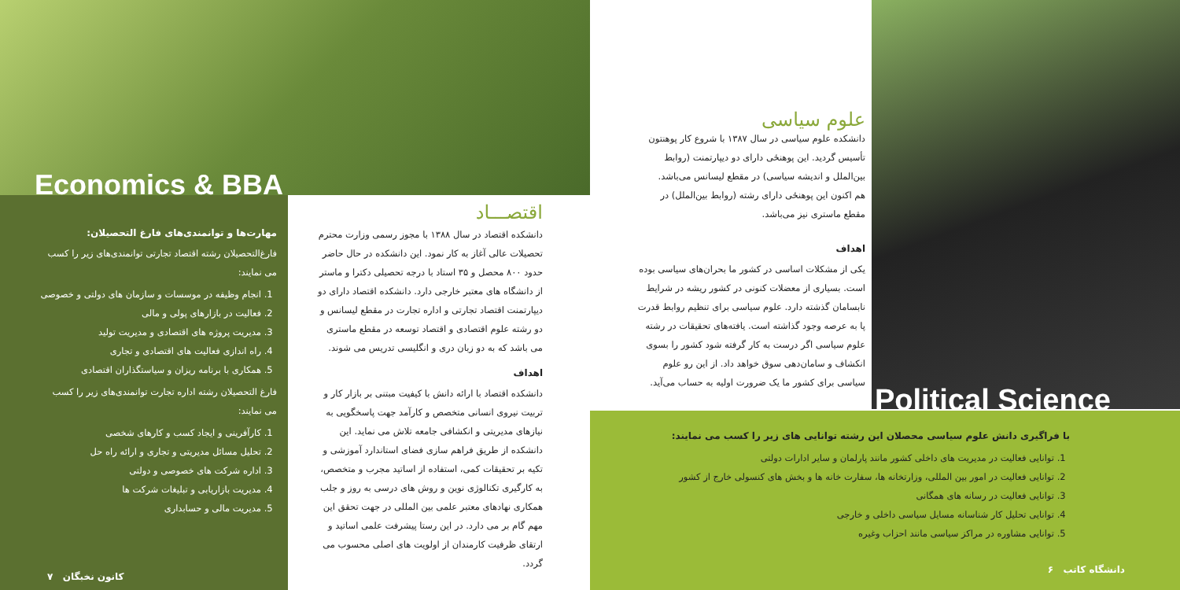Economics & BBA
مهارت‌ها و توانمندی‌های فارغ التحصیلان:
فارغ‌التحصیلان رشته اقتصاد تجارتی توانمندی‌های زیر را کسب می نمایند:
1. انجام وظیفه در موسسات و سازمان های دولتی و خصوصی
2. فعالیت در بازارهای پولی و مالی
3. مدیریت پروژه های اقتصادی و مدیریت تولید
4. راه اندازی فعالیت های اقتصادی و تجاری
5. همکاری با برنامه ریزان و سیاستگذاران اقتصادی
فارغ التحصیلان رشته اداره تجارت توانمندی‌های زیر را کسب می نمایند:
1. کارآفرینی و ایجاد کسب و کارهای شخصی
2. تحلیل مسائل مدیریتی و تجاری و ارائه راه حل
3. اداره شرکت های خصوصی و دولتی
4. مدیریت بازاریابی و تبلیغات شرکت ها
5. مدیریت مالی و حسابداری
اقتصـــاد
دانشکده اقتصاد در سال ۱۳۸۸ با مجوز رسمی وزارت محترم تحصیلات عالی آغاز به کار نمود. این دانشکده در حال حاضر حدود ۸۰۰ محصل و ۳۵ استاد با درجه تحصیلی دکترا و ماستر از دانشگاه های معتبر خارجی دارد. دانشکده اقتصاد دارای دو دیپارتمنت اقتصاد تجارتی و اداره تجارت در مقطع لیسانس و دو رشته علوم اقتصادی و اقتصاد توسعه در مقطع ماستری می باشد که به دو زبان دری و انگلیسی تدریس می شوند.
اهداف
دانشکده اقتصاد با ارائه دانش با کیفیت مبتنی بر بازار کار و تربیت نیروی انسانی متخصص و کارآمد جهت پاسخگویی به نیازهای مدیریتی و انکشافی جامعه تلاش می نماید. این دانشکده از طریق فراهم سازی فضای استاندارد آموزشی و تکیه بر تحقیقات کمی، استفاده از اساتید مجرب و متخصص، به کارگیری تکنالوژی نوین و روش های درسی به روز و جلب همکاری نهادهای معتبر علمی بین المللی در جهت تحقق این مهم گام بر می دارد. در این رستا پیشرفت علمی اساتید و ارتقای ظرفیت کارمندان از اولویت های اصلی محسوب می گردد.
۷ کانون نخبگان
علوم سیاسی
دانشکده علوم سیاسی در سال ۱۳۸۷ با شروع کار پوهنتون تأسیس گردید. این پوهنځی دارای دو دیپارتمنت (روابط بین‌الملل و اندیشه سیاسی) در مقطع لیسانس می‌باشد.
هم اکنون این پوهنځی دارای رشته (روابط بین‌الملل) در مقطع ماستری نیز می‌باشد.
اهداف
یکی از مشکلات اساسی در کشور ما بحران‌های سیاسی بوده است. بسیاری از معضلات کنونی در کشور ریشه در شرایط نابسامان گذشته دارد. علوم سیاسی برای تنظیم روابط قدرت پا به عرصه وجود گذاشته است. یافته‌های تحقیقات در رشته علوم سیاسی اگر درست به کار گرفته شود کشور را بسوی انکشاف و سامان‌دهی سوق خواهد داد. از این رو علوم سیاسی برای کشور ما یک ضرورت اولیه به حساب می‌آید.
Political Science
با فراگیری دانش علوم سیاسی محصلان این رشته توانایی های زیر را کسب می نمایند:
1. توانایی فعالیت در مدیریت های داخلی کشور مانند پارلمان و سایر ادارات دولتی
2. توانایی فعالیت در امور بین المللی، وزارتخانه ها، سفارت خانه ها و بخش های کنسولی خارج از کشور
3. توانایی فعالیت در رسانه های همگانی
4. توانایی تحلیل کار شناسانه مسایل سیاسی داخلی و خارجی
5. توانایی مشاوره در مراکز سیاسی مانند احزاب وغیره
دانشگاه کاتب ۶